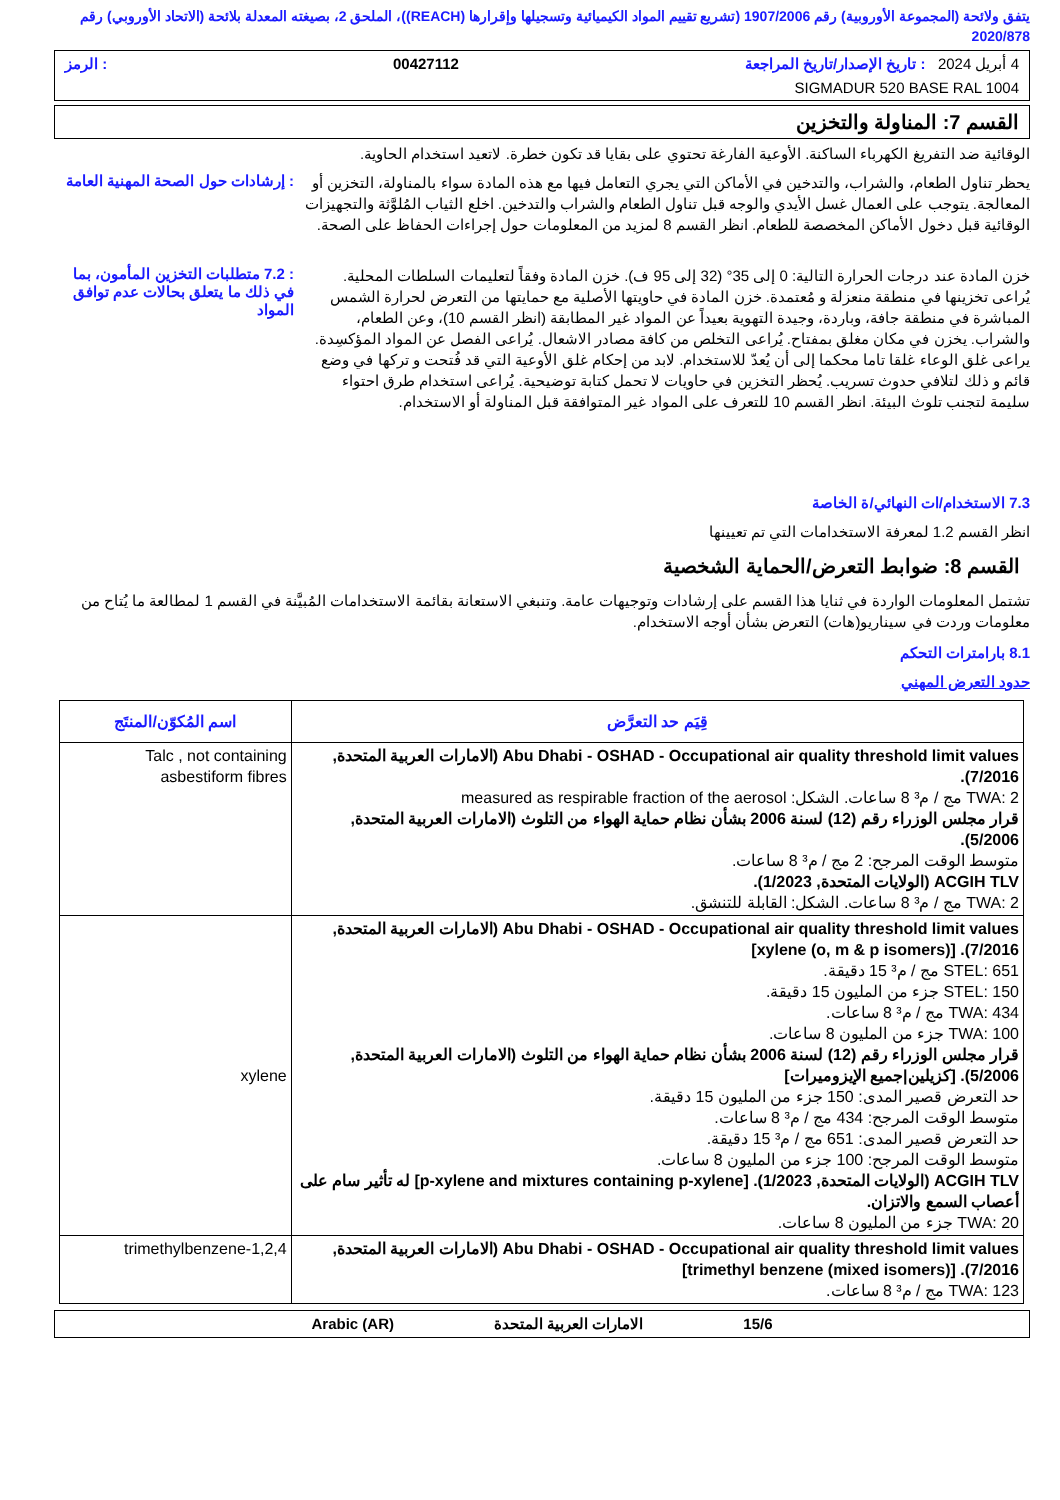يتفق ولائحة (المجموعة الأوروبية) رقم 1907/2006 (تشريع تقييم المواد الكيميائية وتسجيلها وإقرارها (REACH))، الملحق 2، بصيغته المعدلة بلائحة (الاتحاد الأوروبي) رقم 2020/878
4 أبريل 2024 : تاريخ الإصدار/تاريخ المراجعة 00427112: الرمز
SIGMADUR 520 BASE RAL 1004
القسم 7: المناولة والتخزين
الوقائية ضد التفريغ الكهرباء الساكنة. الأوعية الفارغة تحتوي على بقايا قد تكون خطرة. لاتعيد استخدام الحاوية.
يحظر تناول الطعام، والشراب، والتدخين في الأماكن التي يجري التعامل فيها مع هذه المادة سواء بالمناولة، التخزين أو المعالجة. يتوجب على العمال غسل الأيدي والوجه قبل تناول الطعام والشراب والتدخين. اخلع الثياب المُلوَّثة والتجهيزات الوقائية قبل دخول الأماكن المخصصة للطعام. انظر القسم 8 لمزيد من المعلومات حول إجراءات الحفاظ على الصحة.
: إرشادات حول الصحة المهنية العامة
خزن المادة عند درجات الحرارة التالية: 0 إلى 35° (32 إلى 95 ف). خزن المادة وفقاً لتعليمات السلطات المحلية. يُراعى تخزينها في منطقة منعزلة و مُعتمدة. خزن المادة في حاويتها الأصلية مع حمايتها من التعرض لحرارة الشمس المباشرة في منطقة جافة، وباردة، وجيدة التهوية بعيداً عن المواد غير المطابقة (انظر القسم 10)، وعن الطعام، والشراب. يخزن في مكان مغلق بمفتاح. يُراعى التخلص من كافة مصادر الاشعال. يُراعى الفصل عن المواد المؤكسِدة. يراعى غلق الوعاء غلقا تاما محكما إلى أن يُعدّ للاستخدام. لابد من إحكام غلق الأوعية التي قد فُتحت و تركها في وضع قائم و ذلك لتلافي حدوث تسريب. يُحظر التخزين في حاويات لا تحمل كتابة توضيحية. يُراعى استخدام طرق احتواء سليمة لتجنب تلوث البيئة. انظر القسم 10 للتعرف على المواد غير المتوافقة قبل المناولة أو الاستخدام.
: 7.2 متطلبات التخزين المأمون، بما في ذلك ما يتعلق بحالات عدم توافق المواد
7.3 الاستخدام/ات النهائي/ة الخاصة
انظر القسم 1.2 لمعرفة الاستخدامات التي تم تعيينها
القسم 8: ضوابط التعرض/الحماية الشخصية
تشتمل المعلومات الواردة في ثنايا هذا القسم على إرشادات وتوجيهات عامة. وتنبغي الاستعانة بقائمة الاستخدامات المُبيَّنة في القسم 1 لمطالعة ما يُتاح من معلومات وردت في سيناريو(هات) التعرض بشأن أوجه الاستخدام.
8.1 بارامترات التحكم
حدود التعرض المهني
| قِيَم حد التعرَّض | اسم المُكوّن/المنتَج |
| --- | --- |
| Abu Dhabi - OSHAD - Occupational air quality threshold limit values (الامارات العربية المتحدة, 7/2016). TWA: 2 مج / م³ 8 ساعات. الشكل: measured as respirable fraction of the aerosol قرار مجلس الوزراء رقم (12) لسنة 2006 بشأن نظام حماية الهواء من التلوث (الامارات العربية المتحدة, 5/2006). متوسط الوقت المرجح: 2 مج / م³ 8 ساعات. ACGIH TLV (الولايات المتحدة, 1/2023). TWA: 2 مج / م³ 8 ساعات. الشكل: القابلة للتنشق. | Talc , not containing asbestiform fibres |
| Abu Dhabi - OSHAD - Occupational air quality threshold limit values (الامارات العربية المتحدة, 7/2016). [xylene (o, m & p isomers)] STEL: 651 مج / م³ 15 دقيقة. STEL: 150 جزء من المليون 15 دقيقة. TWA: 434 مج / م³ 8 ساعات. TWA: 100 جزء من المليون 8 ساعات. قرار مجلس الوزراء رقم (12) لسنة 2006 بشأن نظام حماية الهواء من التلوث (الامارات العربية المتحدة, 5/2006). [كزيلين/جميع الإيزوميرات] حد التعرض قصير المدى: 150 جزء من المليون 15 دقيقة. متوسط الوقت المرجح: 434 مج / م³ 8 ساعات. حد التعرض قصير المدى: 651 مج / م³ 15 دقيقة. متوسط الوقت المرجح: 100 جزء من المليون 8 ساعات. ACGIH TLV (الولايات المتحدة, 1/2023). [p-xylene and mixtures containing p-xylene] له تأثير سام على أعصاب السمع والاتزان. TWA: 20 جزء من المليون 8 ساعات. | xylene |
| Abu Dhabi - OSHAD - Occupational air quality threshold limit values (الامارات العربية المتحدة, 7/2016). [trimethyl benzene (mixed isomers)] TWA: 123 مج / م³ 8 ساعات. | 1,2,4-trimethylbenzene |
15/6 الامارات العربية المتحدة Arabic (AR)